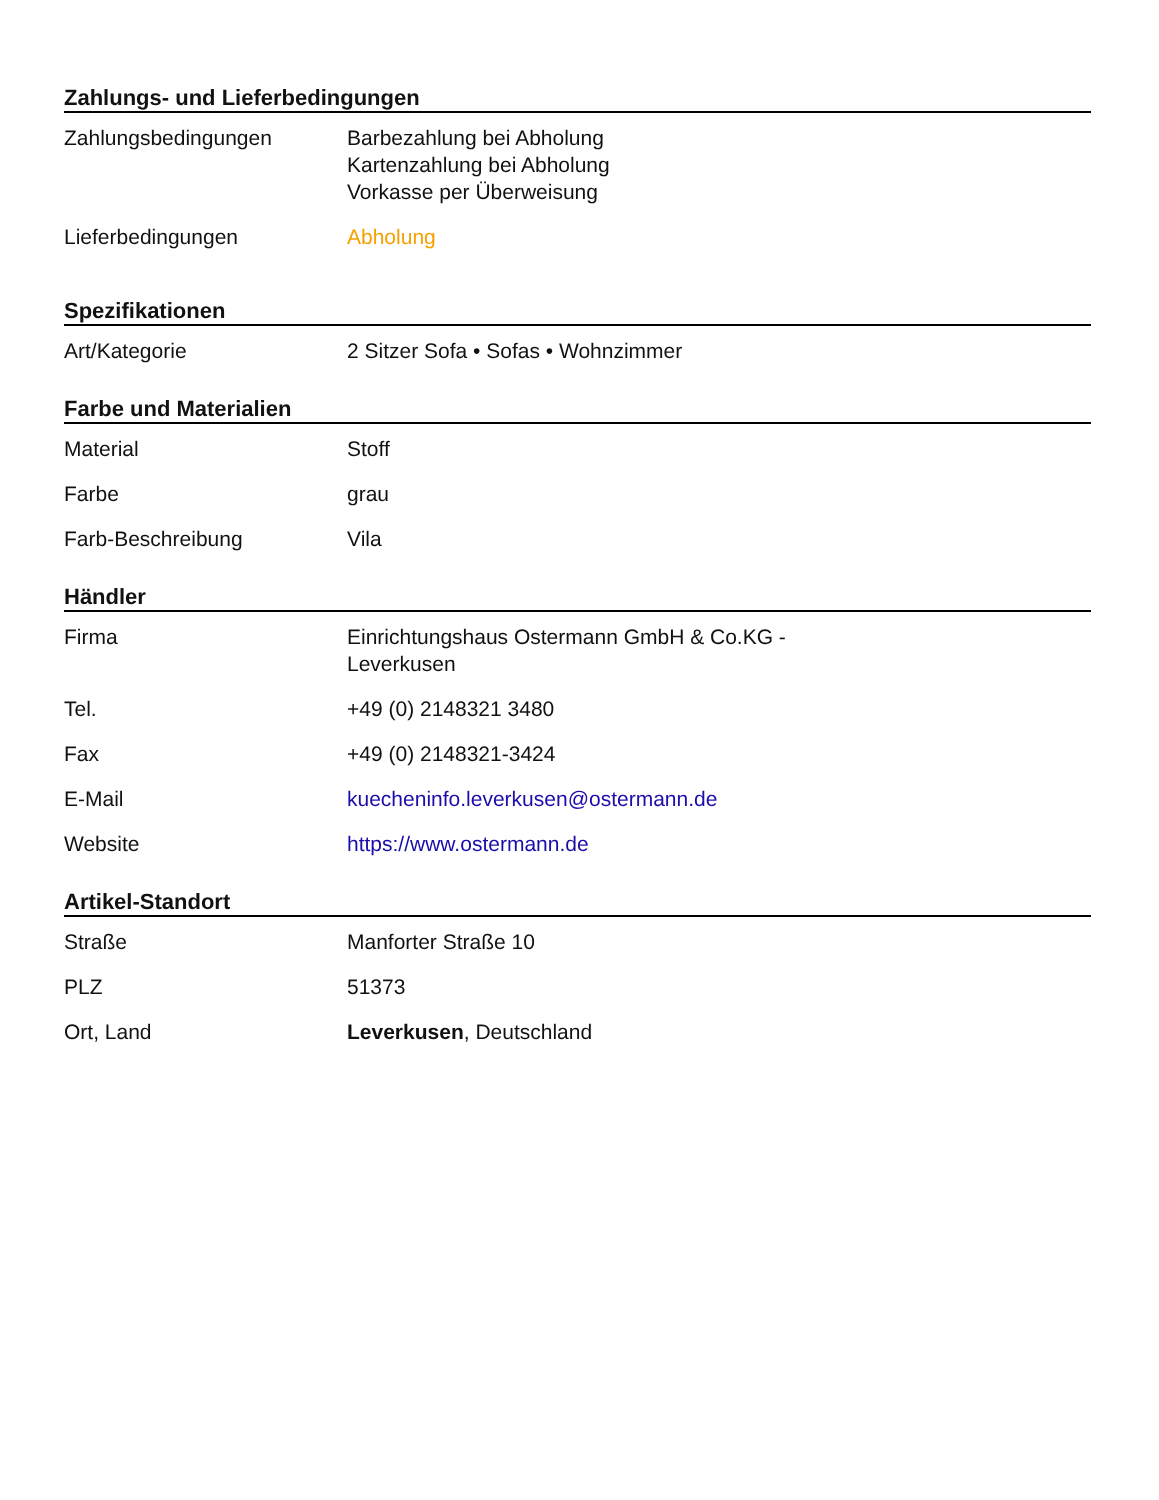Zahlungs- und Lieferbedingungen
| Zahlungsbedingungen | Barbezahlung bei Abholung Kartenzahlung bei Abholung Vorkasse per Überweisung |
| Lieferbedingungen | Abholung |
Spezifikationen
| Art/Kategorie | 2 Sitzer Sofa • Sofas • Wohnzimmer |
Farbe und Materialien
| Material | Stoff |
| Farbe | grau |
| Farb-Beschreibung | Vila |
Händler
| Firma | Einrichtungshaus Ostermann GmbH & Co.KG - Leverkusen |
| Tel. | +49 (0) 2148321 3480 |
| Fax | +49 (0) 2148321-3424 |
| E-Mail | kuecheninfo.leverkusen@ostermann.de |
| Website | https://www.ostermann.de |
Artikel-Standort
| Straße | Manforter Straße 10 |
| PLZ | 51373 |
| Ort, Land | Leverkusen , Deutschland |